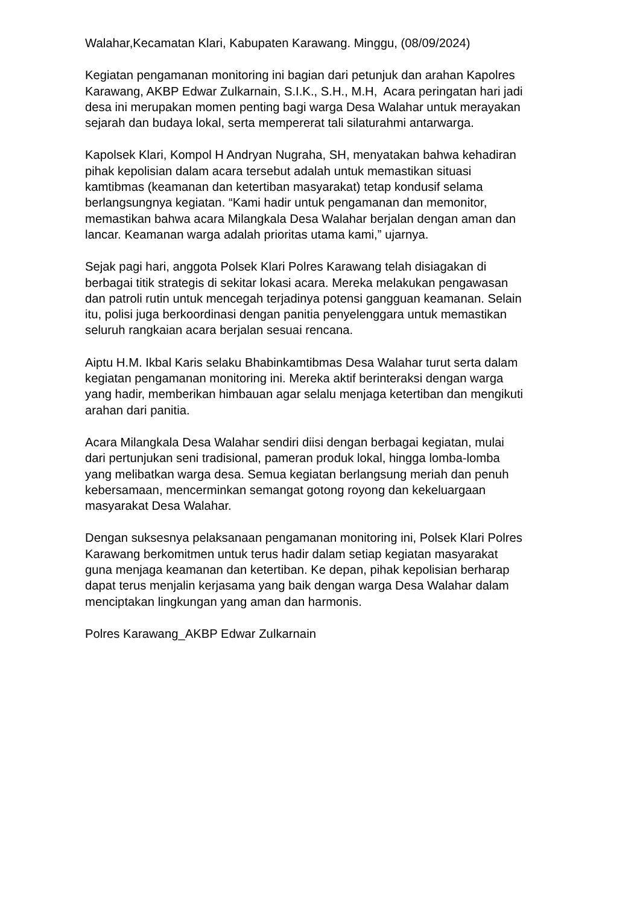Walahar,Kecamatan Klari, Kabupaten Karawang. Minggu, (08/09/2024)
Kegiatan pengamanan monitoring ini bagian dari petunjuk dan arahan Kapolres
Karawang, AKBP Edwar Zulkarnain, S.I.K., S.H., M.H, Acara peringatan hari jadi
desa ini merupakan momen penting bagi warga Desa Walahar untuk merayakan
sejarah dan budaya lokal, serta mempererat tali silaturahmi antarwarga.
Kapolsek Klari, Kompol H Andryan Nugraha, SH, menyatakan bahwa kehadiran
pihak kepolisian dalam acara tersebut adalah untuk memastikan situasi
kamtibmas (keamanan dan ketertiban masyarakat) tetap kondusif selama
berlangsungnya kegiatan. “Kami hadir untuk pengamanan dan memonitor,
memastikan bahwa acara Milangkala Desa Walahar berjalan dengan aman dan
lancar. Keamanan warga adalah prioritas utama kami,” ujarnya.
Sejak pagi hari, anggota Polsek Klari Polres Karawang telah disiagakan di
berbagai titik strategis di sekitar lokasi acara. Mereka melakukan pengawasan
dan patroli rutin untuk mencegah terjadinya potensi gangguan keamanan. Selain
itu, polisi juga berkoordinasi dengan panitia penyelenggara untuk memastikan
seluruh rangkaian acara berjalan sesuai rencana.
Aiptu H.M. Ikbal Karis selaku Bhabinkamtibmas Desa Walahar turut serta dalam
kegiatan pengamanan monitoring ini. Mereka aktif berinteraksi dengan warga
yang hadir, memberikan himbauan agar selalu menjaga ketertiban dan mengikuti
arahan dari panitia.
Acara Milangkala Desa Walahar sendiri diisi dengan berbagai kegiatan, mulai
dari pertunjukan seni tradisional, pameran produk lokal, hingga lomba-lomba
yang melibatkan warga desa. Semua kegiatan berlangsung meriah dan penuh
kebersamaan, mencerminkan semangat gotong royong dan kekeluargaan
masyarakat Desa Walahar.
Dengan suksesnya pelaksanaan pengamanan monitoring ini, Polsek Klari Polres
Karawang berkomitmen untuk terus hadir dalam setiap kegiatan masyarakat
guna menjaga keamanan dan ketertiban. Ke depan, pihak kepolisian berharap
dapat terus menjalin kerjasama yang baik dengan warga Desa Walahar dalam
menciptakan lingkungan yang aman dan harmonis.
Polres Karawang_AKBP Edwar Zulkarnain